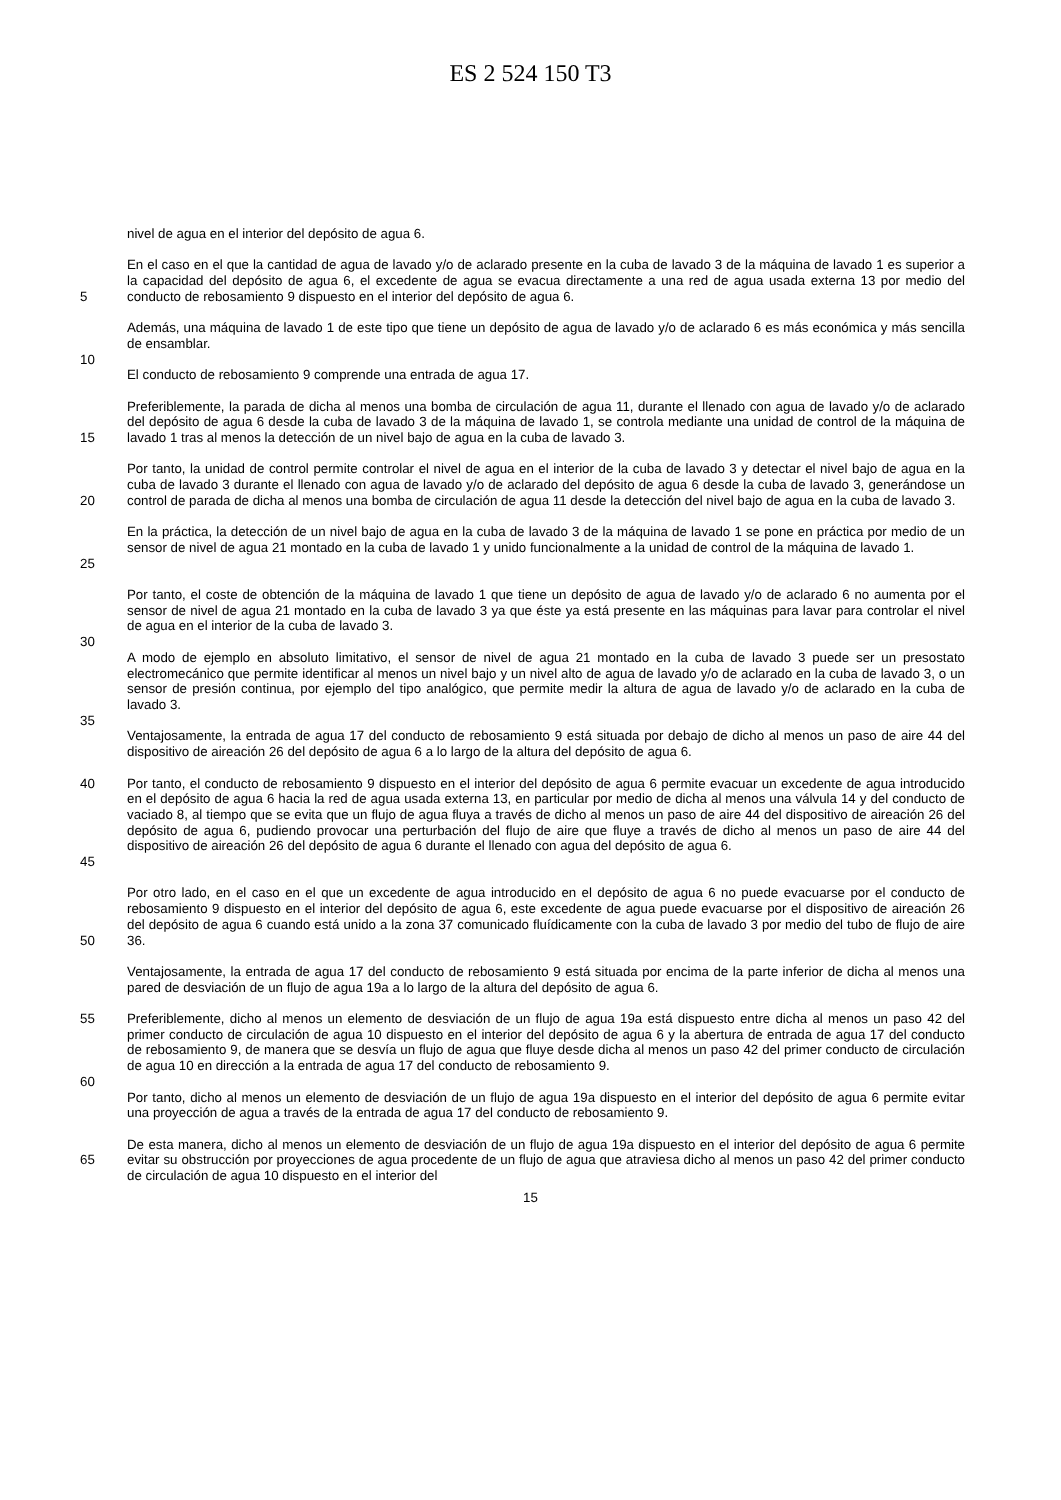ES 2 524 150 T3
nivel de agua en el interior del depósito de agua 6.
5 En el caso en el que la cantidad de agua de lavado y/o de aclarado presente en la cuba de lavado 3 de la máquina de lavado 1 es superior a la capacidad del depósito de agua 6, el excedente de agua se evacua directamente a una red de agua usada externa 13 por medio del conducto de rebosamiento 9 dispuesto en el interior del depósito de agua 6.
Además, una máquina de lavado 1 de este tipo que tiene un depósito de agua de lavado y/o de aclarado 6 es más económica y más sencilla de ensamblar.
10
El conducto de rebosamiento 9 comprende una entrada de agua 17.
15 Preferiblemente, la parada de dicha al menos una bomba de circulación de agua 11, durante el llenado con agua de lavado y/o de aclarado del depósito de agua 6 desde la cuba de lavado 3 de la máquina de lavado 1, se controla mediante una unidad de control de la máquina de lavado 1 tras al menos la detección de un nivel bajo de agua en la cuba de lavado 3.
20 Por tanto, la unidad de control permite controlar el nivel de agua en el interior de la cuba de lavado 3 y detectar el nivel bajo de agua en la cuba de lavado 3 durante el llenado con agua de lavado y/o de aclarado del depósito de agua 6 desde la cuba de lavado 3, generándose un control de parada de dicha al menos una bomba de circulación de agua 11 desde la detección del nivel bajo de agua en la cuba de lavado 3.
25 En la práctica, la detección de un nivel bajo de agua en la cuba de lavado 3 de la máquina de lavado 1 se pone en práctica por medio de un sensor de nivel de agua 21 montado en la cuba de lavado 1 y unido funcionalmente a la unidad de control de la máquina de lavado 1.
Por tanto, el coste de obtención de la máquina de lavado 1 que tiene un depósito de agua de lavado y/o de aclarado 6 no aumenta por el sensor de nivel de agua 21 montado en la cuba de lavado 3 ya que éste ya está presente en las máquinas para lavar para controlar el nivel de agua en el interior de la cuba de lavado 3.
30
A modo de ejemplo en absoluto limitativo, el sensor de nivel de agua 21 montado en la cuba de lavado 3 puede ser un presostato electromecánico que permite identificar al menos un nivel bajo y un nivel alto de agua de lavado y/o de aclarado en la cuba de lavado 3, o un sensor de presión continua, por ejemplo del tipo analógico, que permite medir la altura de agua de lavado y/o de aclarado en la cuba de lavado 3.
35
Ventajosamente, la entrada de agua 17 del conducto de rebosamiento 9 está situada por debajo de dicho al menos un paso de aire 44 del dispositivo de aireación 26 del depósito de agua 6 a lo largo de la altura del depósito de agua 6.
40
45
Por tanto, el conducto de rebosamiento 9 dispuesto en el interior del depósito de agua 6 permite evacuar un excedente de agua introducido en el depósito de agua 6 hacia la red de agua usada externa 13, en particular por medio de dicha al menos una válvula 14 y del conducto de vaciado 8, al tiempo que se evita que un flujo de agua fluya a través de dicho al menos un paso de aire 44 del dispositivo de aireación 26 del depósito de agua 6, pudiendo provocar una perturbación del flujo de aire que fluye a través de dicho al menos un paso de aire 44 del dispositivo de aireación 26 del depósito de agua 6 durante el llenado con agua del depósito de agua 6.
50 Por otro lado, en el caso en el que un excedente de agua introducido en el depósito de agua 6 no puede evacuarse por el conducto de rebosamiento 9 dispuesto en el interior del depósito de agua 6, este excedente de agua puede evacuarse por el dispositivo de aireación 26 del depósito de agua 6 cuando está unido a la zona 37 comunicado fluídicamente con la cuba de lavado 3 por medio del tubo de flujo de aire 36.
Ventajosamente, la entrada de agua 17 del conducto de rebosamiento 9 está situada por encima de la parte inferior de dicha al menos una pared de desviación de un flujo de agua 19a a lo largo de la altura del depósito de agua 6.
55 Preferiblemente, dicho al menos un elemento de desviación de un flujo de agua 19a está dispuesto entre dicha al menos un paso 42 del primer conducto de circulación de agua 10 dispuesto en el interior del depósito de agua 6 y la abertura de entrada de agua 17 del conducto de rebosamiento 9, de manera que se desvía un flujo de agua que fluye desde dicha al menos un paso 42 del primer conducto de circulación de agua 10 en dirección a la entrada de agua 17 del conducto de rebosamiento 9.
60
Por tanto, dicho al menos un elemento de desviación de un flujo de agua 19a dispuesto en el interior del depósito de agua 6 permite evitar una proyección de agua a través de la entrada de agua 17 del conducto de rebosamiento 9.
65 De esta manera, dicho al menos un elemento de desviación de un flujo de agua 19a dispuesto en el interior del depósito de agua 6 permite evitar su obstrucción por proyecciones de agua procedente de un flujo de agua que atraviesa dicho al menos un paso 42 del primer conducto de circulación de agua 10 dispuesto en el interior del
15